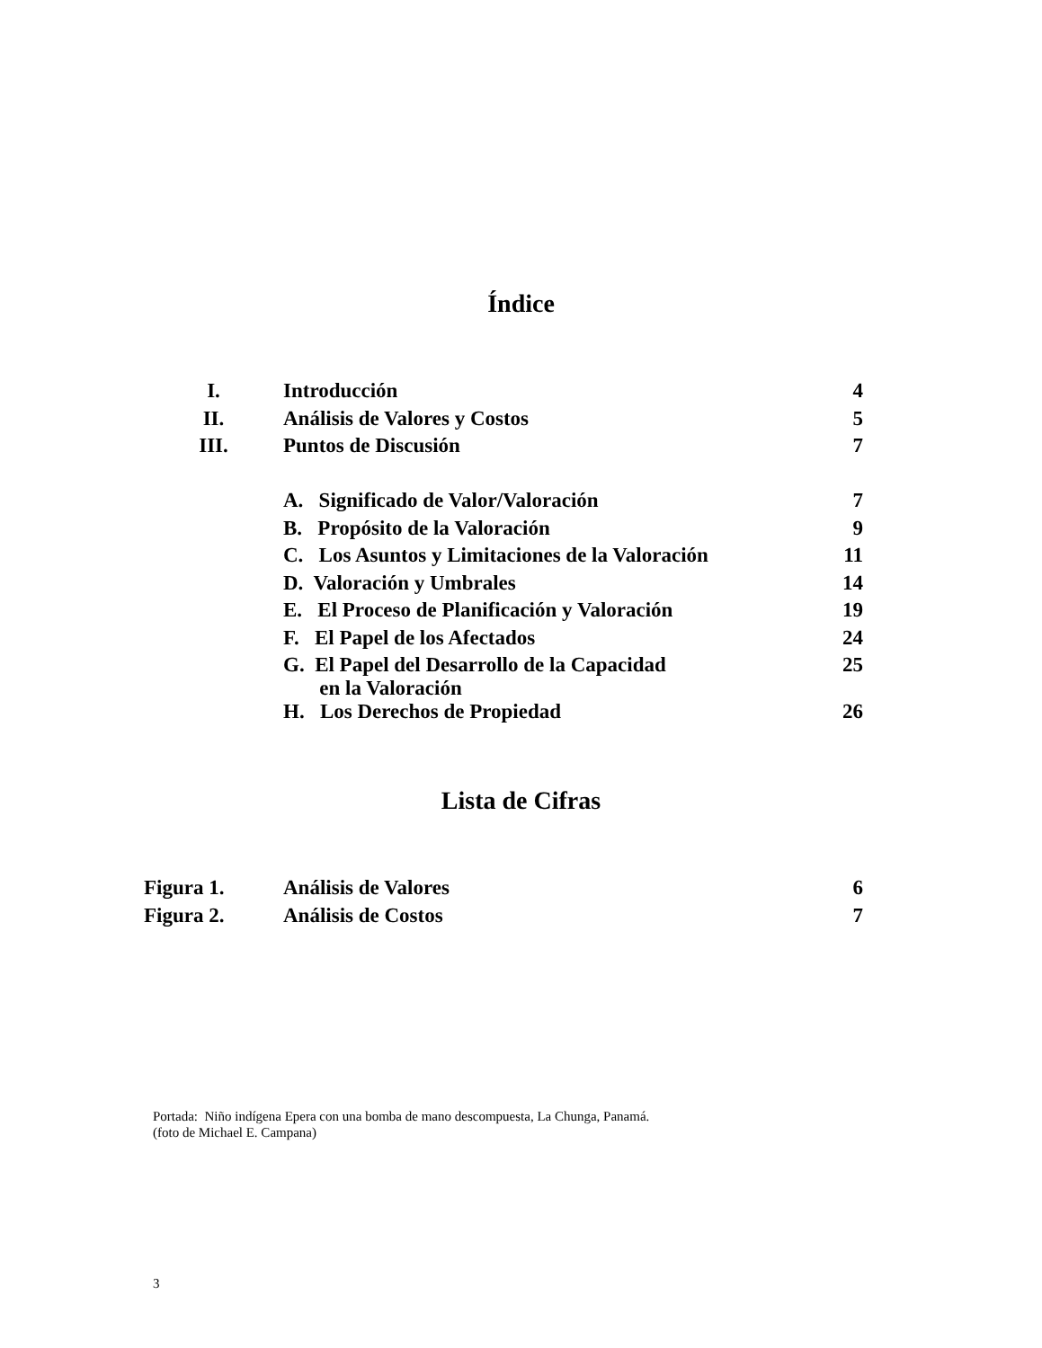Índice
| I. | Introducción | 4 |
| II. | Análisis de Valores y Costos | 5 |
| III. | Puntos de Discusión | 7 |
| | A. Significado de Valor/Valoración | 7 |
| | B. Propósito de la Valoración | 9 |
| | C. Los Asuntos y Limitaciones de la Valoración | 11 |
| | D. Valoración y Umbrales | 14 |
| | E. El Proceso de Planificación y Valoración | 19 |
| | F. El Papel de los Afectados | 24 |
| | G. El Papel del Desarrollo de la Capacidad en la Valoración | 25 |
| | H. Los Derechos de Propiedad | 26 |
Lista de Cifras
| Figura 1. | Análisis de Valores | 6 |
| Figura 2. | Análisis de Costos | 7 |
Portada: Niño indígena Epera con una bomba de mano descompuesta, La Chunga, Panamá.
(foto de Michael E. Campana)
3